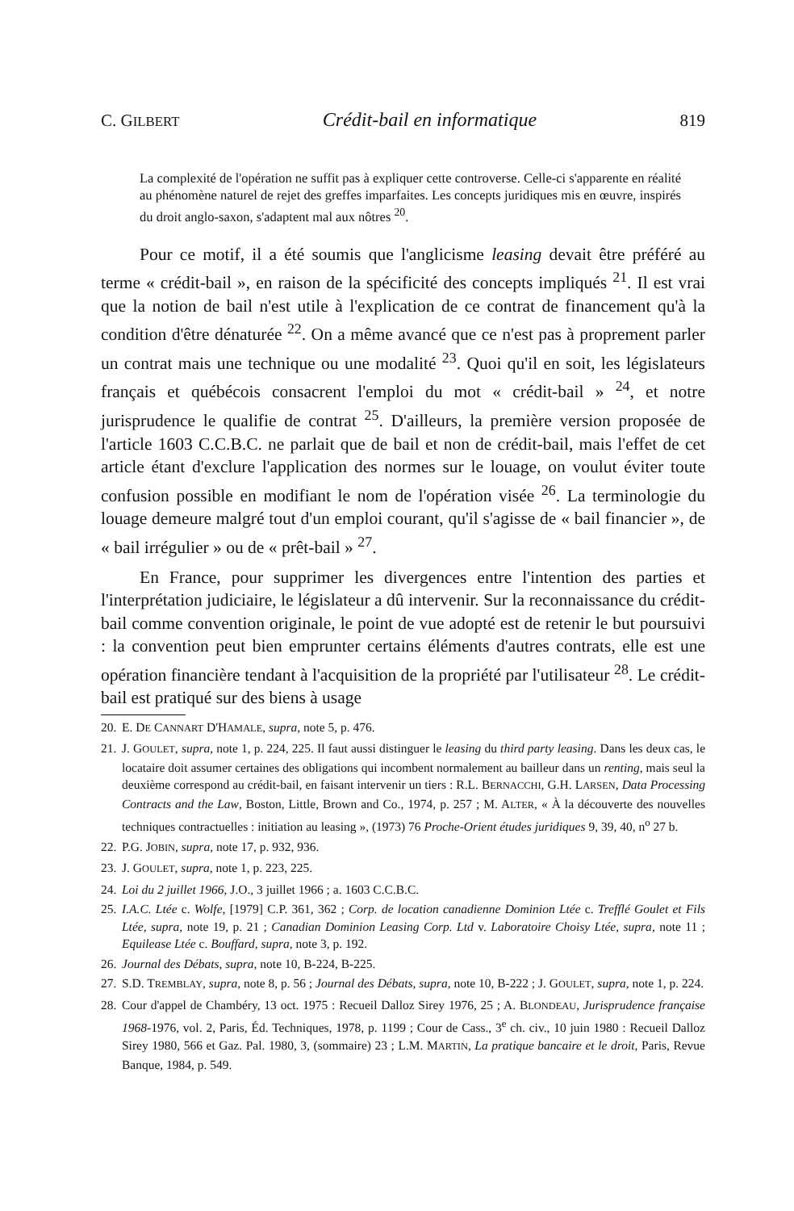C. GILBERT Crédit-bail en informatique 819
La complexité de l'opération ne suffit pas à expliquer cette controverse. Celle-ci s'apparente en réalité au phénomène naturel de rejet des greffes imparfaites. Les concepts juridiques mis en œuvre, inspirés du droit anglo-saxon, s'adaptent mal aux nôtres <sup>20</sup>.
Pour ce motif, il a été soumis que l'anglicisme leasing devait être préféré au terme « crédit-bail », en raison de la spécificité des concepts impliqués <sup>21</sup>. Il est vrai que la notion de bail n'est utile à l'explication de ce contrat de financement qu'à la condition d'être dénaturée <sup>22</sup>. On a même avancé que ce n'est pas à proprement parler un contrat mais une technique ou une modalité <sup>23</sup>. Quoi qu'il en soit, les législateurs français et québécois consacrent l'emploi du mot « crédit-bail » <sup>24</sup>, et notre jurisprudence le qualifie de contrat <sup>25</sup>. D'ailleurs, la première version proposée de l'article 1603 C.C.B.C. ne parlait que de bail et non de crédit-bail, mais l'effet de cet article étant d'exclure l'application des normes sur le louage, on voulut éviter toute confusion possible en modifiant le nom de l'opération visée <sup>26</sup>. La terminologie du louage demeure malgré tout d'un emploi courant, qu'il s'agisse de « bail financier », de « bail irrégulier » ou de « prêt-bail » <sup>27</sup>.
En France, pour supprimer les divergences entre l'intention des parties et l'interprétation judiciaire, le législateur a dû intervenir. Sur la reconnaissance du crédit-bail comme convention originale, le point de vue adopté est de retenir le but poursuivi : la convention peut bien emprunter certains éléments d'autres contrats, elle est une opération financière tendant à l'acquisition de la propriété par l'utilisateur <sup>28</sup>. Le crédit-bail est pratiqué sur des biens à usage
20. E. DE CANNART D'HAMALE, supra, note 5, p. 476.
21. J. GOULET, supra, note 1, p. 224, 225. Il faut aussi distinguer le leasing du third party leasing. Dans les deux cas, le locataire doit assumer certaines des obligations qui incombent normalement au bailleur dans un renting, mais seul la deuxième correspond au crédit-bail, en faisant intervenir un tiers : R.L. BERNACCHI, G.H. LARSEN, Data Processing Contracts and the Law, Boston, Little, Brown and Co., 1974, p. 257 ; M. ALTER, « À la découverte des nouvelles techniques contractuelles : initiation au leasing », (1973) 76 Proche-Orient études juridiques 9, 39, 40, n<sup>o</sup> 27 b.
22. P.G. JOBIN, supra, note 17, p. 932, 936.
23. J. GOULET, supra, note 1, p. 223, 225.
24. Loi du 2 juillet 1966, J.O., 3 juillet 1966 ; a. 1603 C.C.B.C.
25. I.A.C. Ltée c. Wolfe, [1979] C.P. 361, 362 ; Corp. de location canadienne Dominion Ltée c. Trefflé Goulet et Fils Ltée, supra, note 19, p. 21 ; Canadian Dominion Leasing Corp. Ltd v. Laboratoire Choisy Ltée, supra, note 11 ; Equilease Ltée c. Bouffard, supra, note 3, p. 192.
26. Journal des Débats, supra, note 10, B-224, B-225.
27. S.D. TREMBLAY, supra, note 8, p. 56 ; Journal des Débats, supra, note 10, B-222 ; J. GOULET, supra, note 1, p. 224.
28. Cour d'appel de Chambéry, 13 oct. 1975 : Recueil Dalloz Sirey 1976, 25 ; A. BLONDEAU, Jurisprudence française 1968-1976, vol. 2, Paris, Éd. Techniques, 1978, p. 1199 ; Cour de Cass., 3<sup>e</sup> ch. civ., 10 juin 1980 : Recueil Dalloz Sirey 1980, 566 et Gaz. Pal. 1980, 3, (sommaire) 23 ; L.M. MARTIN, La pratique bancaire et le droit, Paris, Revue Banque, 1984, p. 549.